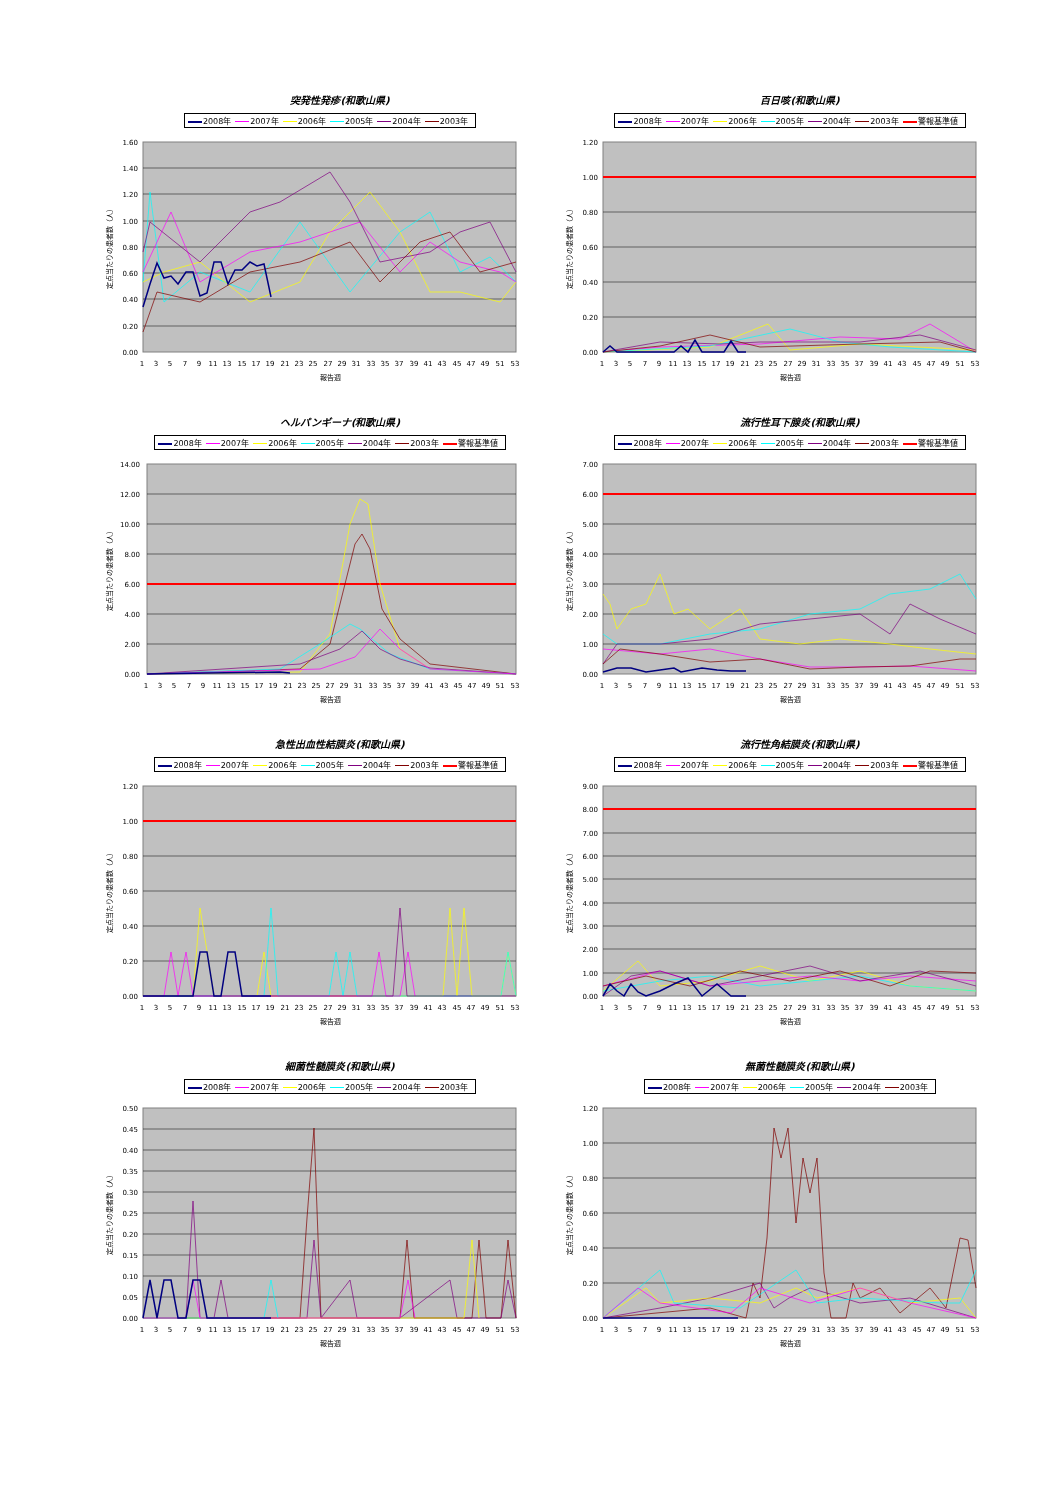突発性発疹(和歌山県)
2008年 2007年 2006年 2005年 2004年 2003年
0.00
0.20
0.40
0.60
0.80
1.00
1.20
1.40
1.60
定点当たりの患者数（人）
1 3 5 7 9 11 13 15 17 19 21 23 25 27 29 31 33 35 37 39 41 43 45 47 49 51 53
報告週
百日咳(和歌山県)
2008年 2007年 2006年 2005年 2004年 2003年 警報基準値
0.00
0.20
0.40
0.60
0.80
1.00
1.20
定点当たりの患者数（人）
1 3 5 7 9 11 13 15 17 19 21 23 25 27 29 31 33 35 37 39 41 43 45 47 49 51 53
報告週
ヘルパンギーナ(和歌山県)
2008年 2007年 2006年 2005年 2004年 2003年 警報基準値
0.00
2.00
4.00
6.00
8.00
10.00
12.00
14.00
定点当たりの患者数（人）
1 3 5 7 9 11 13 15 17 19 21 23 25 27 29 31 33 35 37 39 41 43 45 47 49 51 53
報告週
流行性耳下腺炎(和歌山県)
2008年 2007年 2006年 2005年 2004年 2003年 警報基準値
0.00
1.00
2.00
3.00
4.00
5.00
6.00
7.00
定点当たりの患者数（人）
1 3 5 7 9 11 13 15 17 19 21 23 25 27 29 31 33 35 37 39 41 43 45 47 49 51 53
報告週
急性出血性結膜炎(和歌山県)
2008年 2007年 2006年 2005年 2004年 2003年 警報基準値
0.00
0.20
0.40
0.60
0.80
1.00
1.20
定点当たりの患者数（人）
1 3 5 7 9 11 13 15 17 19 21 23 25 27 29 31 33 35 37 39 41 43 45 47 49 51 53
報告週
流行性角結膜炎(和歌山県)
2008年 2007年 2006年 2005年 2004年 2003年 警報基準値
0.00
1.00
2.00
3.00
4.00
5.00
6.00
7.00
8.00
9.00
定点当たりの患者数（人）
1 3 5 7 9 11 13 15 17 19 21 23 25 27 29 31 33 35 37 39 41 43 45 47 49 51 53
報告週
細菌性髄膜炎(和歌山県)
2008年 2007年 2006年 2005年 2004年 2003年
0.00
0.05
0.10
0.15
0.20
0.25
0.30
0.35
0.40
0.45
0.50
定点当たりの患者数（人）
1 3 5 7 9 11 13 15 17 19 21 23 25 27 29 31 33 35 37 39 41 43 45 47 49 51 53
報告週
無菌性髄膜炎(和歌山県)
2008年 2007年 2006年 2005年 2004年 2003年
0.00
0.20
0.40
0.60
0.80
1.00
1.20
定点当たりの患者数（人）
1 3 5 7 9 11 13 15 17 19 21 23 25 27 29 31 33 35 37 39 41 43 45 47 49 51 53
報告週